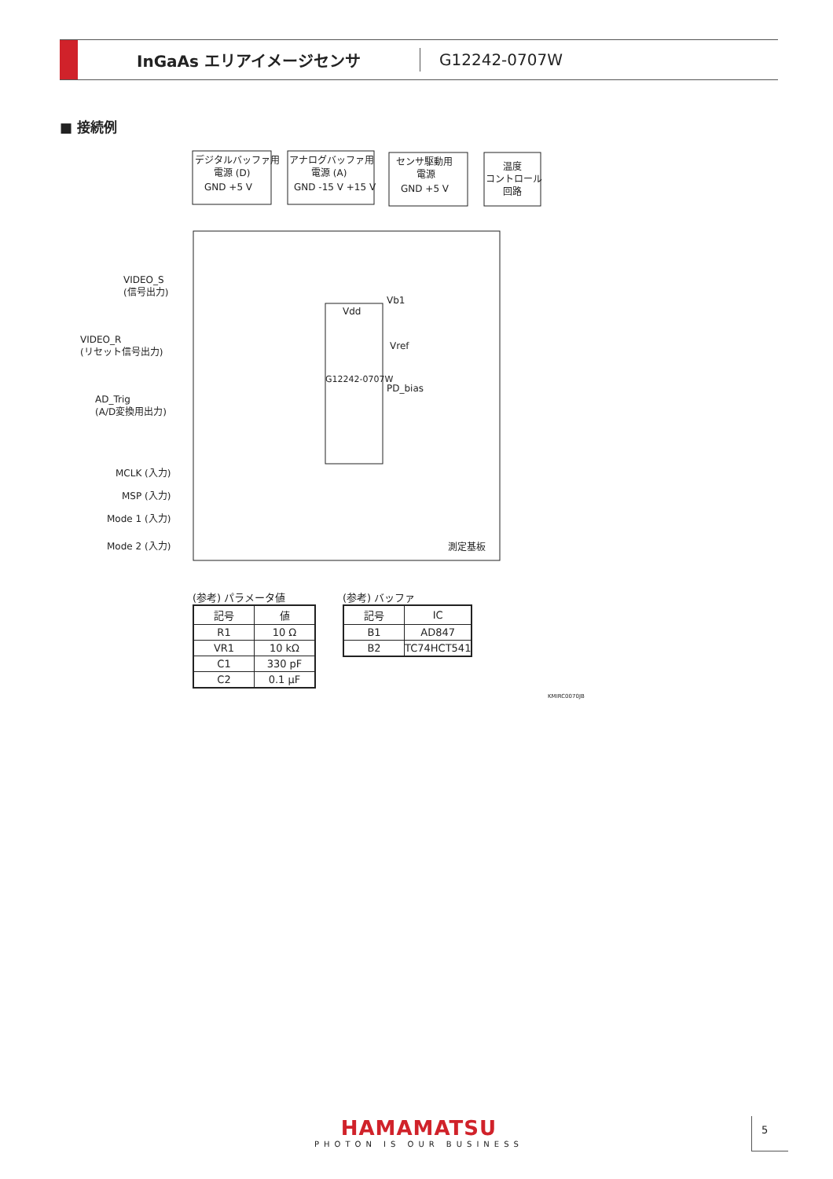InGaAs エリアイメージセンサ
G12242-0707W
■ 接続例
デジタルバッファ用
電源 (D)
GND +5 V
アナログバッファ用
電源 (A)
GND -15 V +15 V
センサ駆動用
電源
GND +5 V
温度
コントロール
回路
VIDEO_S
(信号出力)
VIDEO_R
(リセット信号出力)
AD_Trig
(A/D変換用出力)
MCLK (入力)
MSP (入力)
Mode 1 (入力)
Mode 2 (入力)
Vdd
G12242-0707W
Vb1
Vref
PD_bias
測定基板
(参考) パラメータ値
| 記号 | 値 |
| --- | --- |
| R1 | 10 Ω |
| VR1 | 10 kΩ |
| C1 | 330 pF |
| C2 | 0.1 µF |
(参考) バッファ
| 記号 | IC |
| --- | --- |
| B1 | AD847 |
| B2 | TC74HCT541 |
KMIRC0070JB
HAMAMATSU
PHOTON IS OUR BUSINESS
5